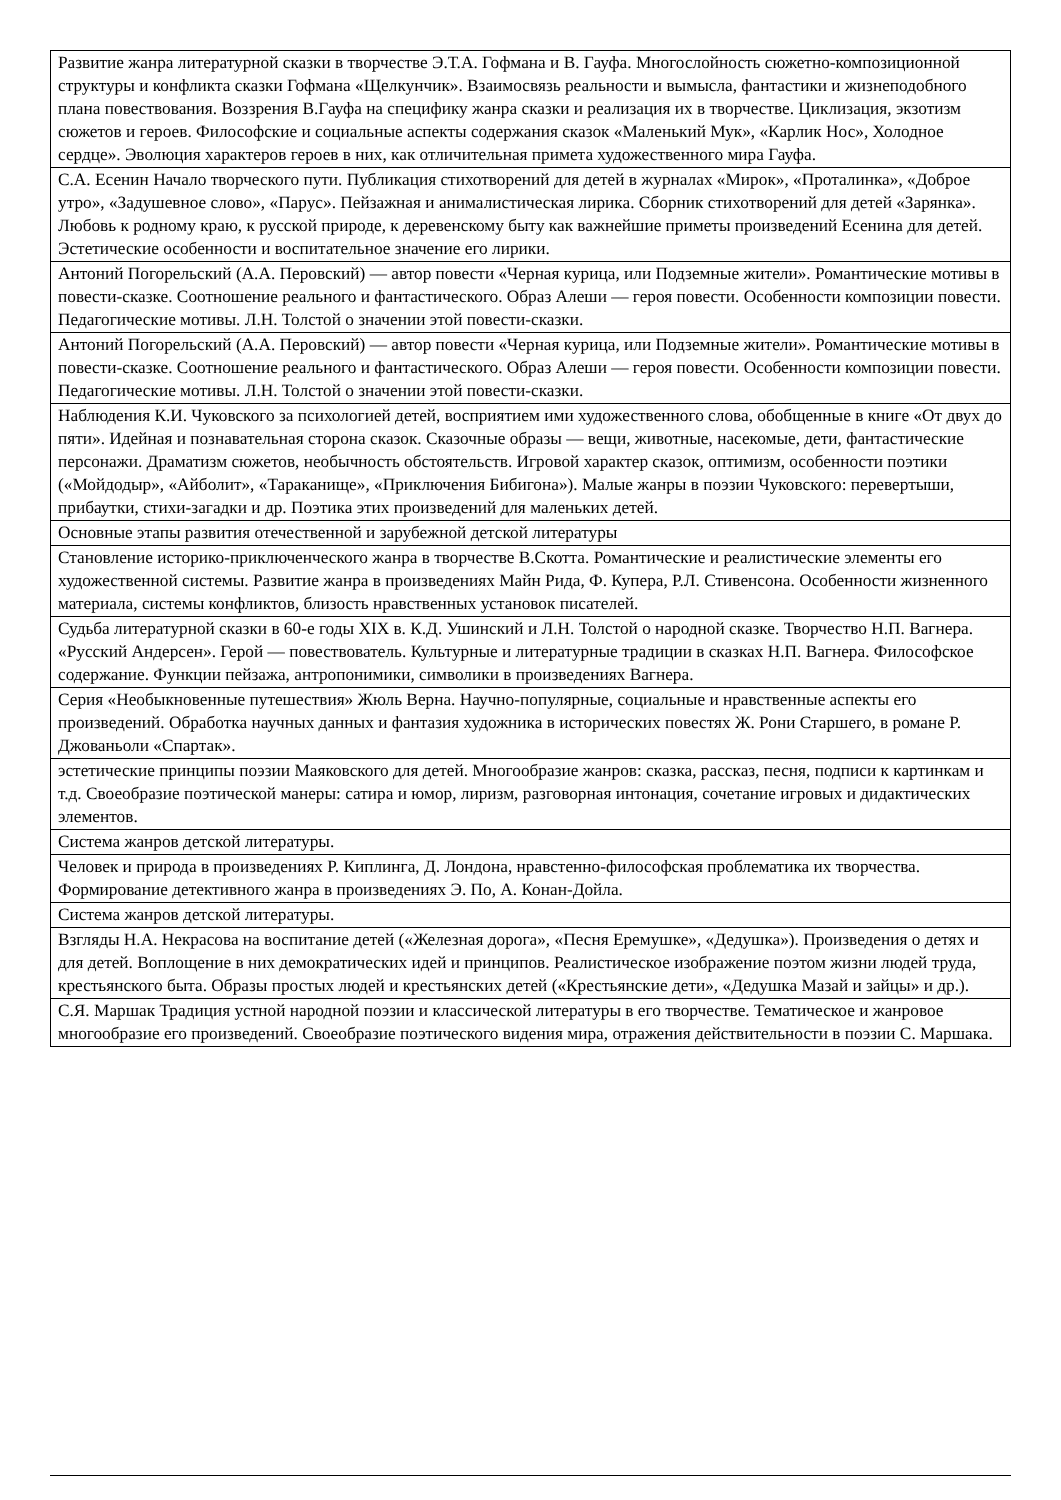| Развитие жанра литературной сказки в творчестве Э.Т.А. Гофмана и В. Гауфа. Многослойность сюжетно-композиционной структуры и конфликта сказки Гофмана «Щелкунчик». Взаимосвязь реальности и вымысла, фантастики и жизнеподобного плана повествования. Воззрения В.Гауфа на специфику жанра сказки и реализация их в творчестве. Циклизация, экзотизм сюжетов и героев. Философские и социальные аспекты содержания сказок «Маленький Мук», «Карлик Нос», Холодное сердце». Эволюция характеров героев в них, как отличительная примета художественного мира Гауфа. |
| С.А. Есенин Начало творческого пути. Публикация стихотворений для детей в журналах «Мирок», «Проталинка», «Доброе утро», «Задушевное слово», «Парус». Пейзажная и анималистическая лирика. Сборник стихотворений для детей «Зарянка». Любовь к родному краю, к русской природе, к деревенскому быту как важнейшие приметы произведений Есенина для детей. Эстетические особенности и воспитательное значение его лирики. |
| Антоний Погорельский (А.А. Перовский) — автор повести «Черная курица, или Подземные жители». Романтические мотивы в повести-сказке. Соотношение реального и фантастического. Образ Алеши — героя повести. Особенности композиции повести. Педагогические мотивы. Л.Н. Толстой о значении этой повести-сказки. |
| Антоний Погорельский (А.А. Перовский) — автор повести «Черная курица, или Подземные жители». Романтические мотивы в повести-сказке. Соотношение реального и фантастического. Образ Алеши — героя повести. Особенности композиции повести. Педагогические мотивы. Л.Н. Толстой о значении этой повести-сказки. |
| Наблюдения К.И. Чуковского за психологией детей, восприятием ими художественного слова, обобщенные в книге «От двух до пяти». Идейная и познавательная сторона сказок. Сказочные образы — вещи, животные, насекомые, дети, фантастические персонажи. Драматизм сюжетов, необычность обстоятельств. Игровой характер сказок, оптимизм, особенности поэтики («Мойдодыр», «Айболит», «Тараканище», «Приключения Бибигона»). Малые жанры в поэзии Чуковского: перевертыши, прибаутки, стихи-загадки и др. Поэтика этих произведений для маленьких детей. |
| Основные этапы развития отечественной и зарубежной детской литературы |
| Становление историко-приключенческого жанра в творчестве В.Скотта. Романтические и реалистические элементы его художественной системы. Развитие жанра в произведениях Майн Рида, Ф. Купера, Р.Л. Стивенсона. Особенности жизненного материала, системы конфликтов, близость нравственных установок писателей. |
| Судьба литературной сказки в 60-е годы XIX в. К.Д. Ушинский и Л.Н. Толстой о народной сказке. Творчество Н.П. Вагнера. «Русский Андерсен». Герой — повествователь. Культурные и литературные традиции в сказках Н.П. Вагнера. Философское содержание. Функции пейзажа, антропонимики, символики в произведениях Вагнера. |
| Серия «Необыкновенные путешествия» Жюль Верна. Научно-популярные, социальные и нравственные аспекты его произведений. Обработка научных данных и фантазия художника в исторических повестях Ж. Рони Старшего, в романе Р. Джованьоли «Спартак». |
| эстетические принципы поэзии Маяковского для детей. Многообразие жанров: сказка, рассказ, песня, подписи к картинкам и т.д. Своеобразие поэтической манеры: сатира и юмор, лиризм, разговорная интонация, сочетание игровых и дидактических элементов. |
| Система жанров детской литературы. |
| Человек и природа в произведениях Р. Киплинга, Д. Лондона, нравстенно-философская проблематика их творчества. Формирование детективного жанра в произведениях Э. По, А. Конан-Дойла. |
| Система жанров детской литературы. |
| Взгляды Н.А. Некрасова на воспитание детей («Железная дорога», «Песня Еремушке», «Дедушка»). Произведения о детях и для детей. Воплощение в них демократических идей и принципов. Реалистическое изображение поэтом жизни людей труда, крестьянского быта. Образы простых людей и крестьянских детей («Крестьянские дети», «Дедушка Мазай и зайцы» и др.). |
| С.Я. Маршак Традиция устной народной поэзии и классической литературы в его творчестве. Тематическое и жанровое многообразие его произведений. Своеобразие поэтического видения мира, отражения действительности в поэзии С. Маршака. |